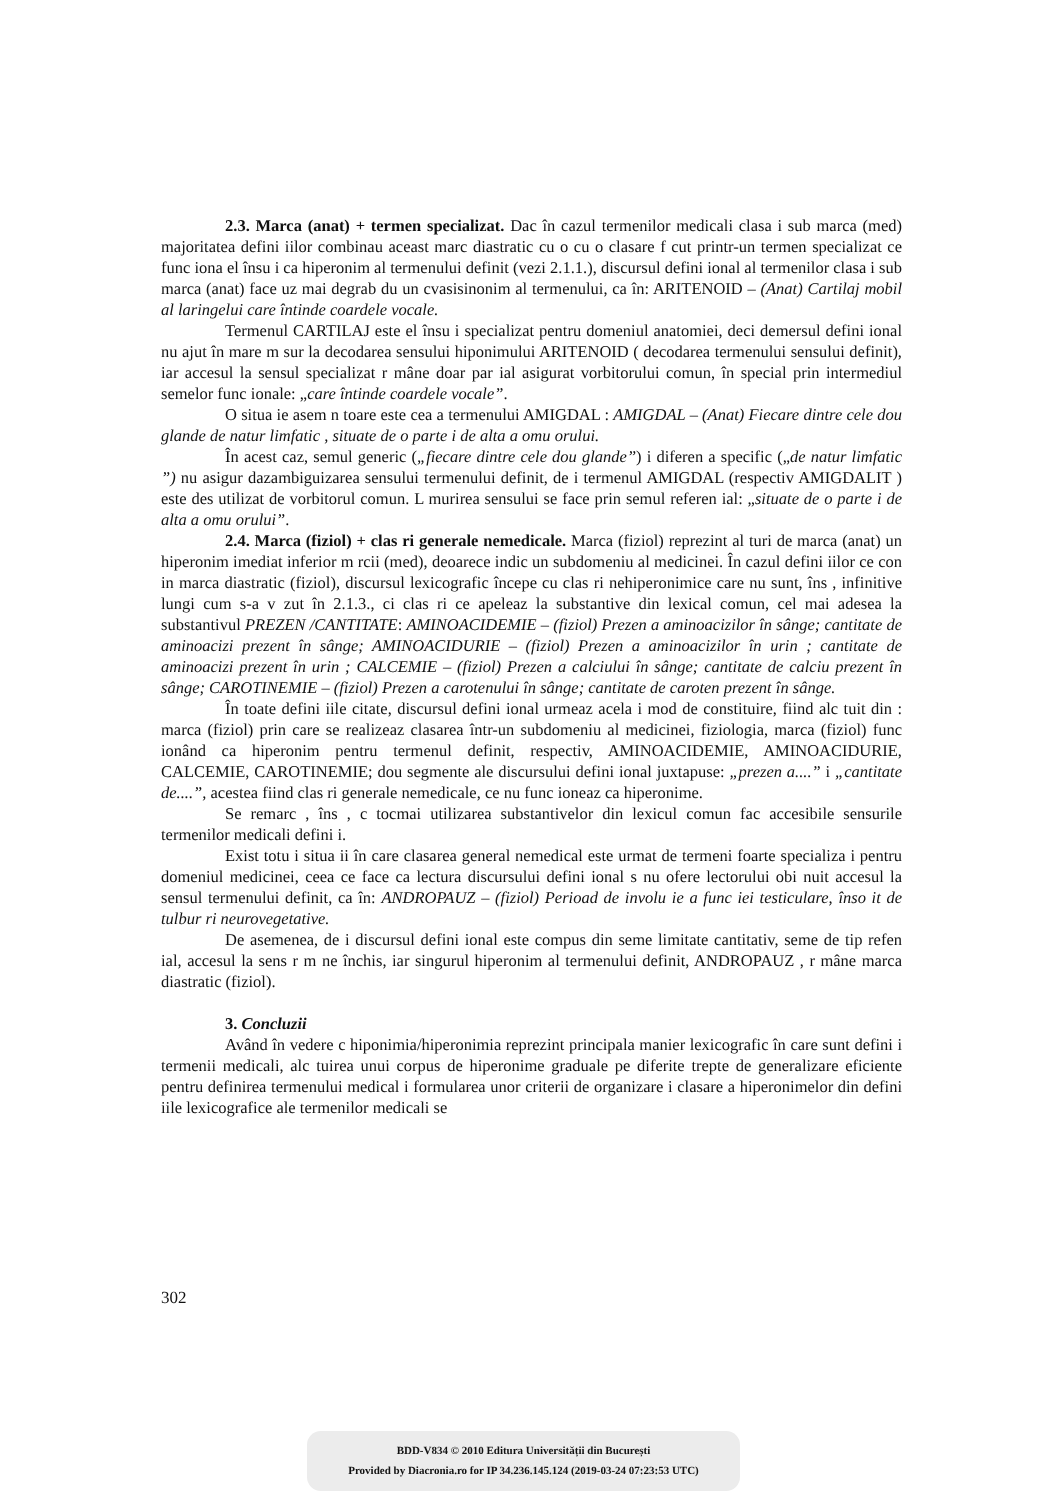2.3. Marca (anat) + termen specializat. Dac în cazul termenilor medicali clasa i sub marca (med) majoritatea defini iilor combinau aceast marc diastratic cu o cu o clasare f cut printr-un termen specializat ce func iona el însu i ca hiperonim al termenului definit (vezi 2.1.1.), discursul defini ional al termenilor clasa i sub marca (anat) face uz mai degrab du un cvasisinonim al termenului, ca în: ARITENOID – (Anat) Cartilaj mobil al laringelui care întinde coardele vocale.
Termenul CARTILAJ este el însu i specializat pentru domeniul anatomiei, deci demersul defini ional nu ajut în mare m sur la decodarea sensului hiponimului ARITENOID ( decodarea termenului sensului definit), iar accesul la sensul specializat r mâne doar par ial asigurat vorbitorului comun, în special prin intermediul semelor func ionale: „care întinde coardele vocale”.
O situa ie asem n toare este cea a termenului AMIGDAL : AMIGDAL – (Anat) Fiecare dintre cele dou glande de natur limfatic , situate de o parte i de alta a omu orului.
În acest caz, semul generic („fiecare dintre cele dou glande”) i diferen a specific („de natur limfatic ”) nu asigur dazambiguizarea sensului termenului definit, de i termenul AMIGDAL (respectiv AMIGDALIT ) este des utilizat de vorbitorul comun. L murirea sensului se face prin semul referen ial: „situate de o parte i de alta a omu orului”.
2.4. Marca (fiziol) + clas ri generale nemedicale. Marca (fiziol) reprezint al turi de marca (anat) un hiperonim imediat inferior m rcii (med), deoarece indic un subdomeniu al medicinei. În cazul defini iilor ce con in marca diastratic (fiziol), discursul lexicografic începe cu clas ri nehiperonimice care nu sunt, îns , infinitive lungi cum s-a v zut în 2.1.3., ci clas ri ce apeleaz la substantive din lexical comun, cel mai adesea la substantivul PREZEN /CANTITATE: AMINOACIDEMIE – (fiziol) Prezen a aminoacizilor în sânge; cantitate de aminoacizi prezent în sânge; AMINOACIDURIE – (fiziol) Prezen a aminoacizilor în urin ; cantitate de aminoacizi prezent în urin ; CALCEMIE – (fiziol) Prezen a calciului în sânge; cantitate de calciu prezent în sânge; CAROTINEMIE – (fiziol) Prezen a carotenului în sânge; cantitate de caroten prezent în sânge.
În toate defini iile citate, discursul defini ional urmeaz acela i mod de constituire, fiind alc tuit din : marca (fiziol) prin care se realizeaz clasarea într-un subdomeniu al medicinei, fiziologia, marca (fiziol) func ionând ca hiperonim pentru termenul definit, respectiv, AMINOACIDEMIE, AMINOACIDURIE, CALCEMIE, CAROTINEMIE; dou segmente ale discursului defini ional juxtapuse: „prezen a....” i „cantitate de....”, acestea fiind clas ri generale nemedicale, ce nu func ioneaz ca hiperonime.
Se remarc , îns , c tocmai utilizarea substantivelor din lexicul comun fac accesibile sensurile termenilor medicali defini i.
Exist totu i situa ii în care clasarea general nemedical este urmat de termeni foarte specializa i pentru domeniul medicinei, ceea ce face ca lectura discursului defini ional s nu ofere lectorului obi nuit accesul la sensul termenului definit, ca în: ANDROPAUZ – (fiziol) Perioad de involu ie a func iei testiculare, înso it de tulbur ri neurovegetative.
De asemenea, de i discursul defini ional este compus din seme limitate cantitativ, seme de tip refen ial, accesul la sens r m ne închis, iar singurul hiperonim al termenului definit, ANDROPAUZ , r mâne marca diastratic (fiziol).
3. Concluzii
Având în vedere c hiponimia/hiperonimia reprezint principala manier lexicografic în care sunt defini i termenii medicali, alc tuirea unui corpus de hiperonime graduale pe diferite trepte de generalizare eficiente pentru definirea termenului medical i formularea unor criterii de organizare i clasare a hiperonimelor din defini iile lexicografice ale termenilor medicali se
302
BDD-V834 © 2010 Editura Universității din București
Provided by Diacronia.ro for IP 34.236.145.124 (2019-03-24 07:23:53 UTC)